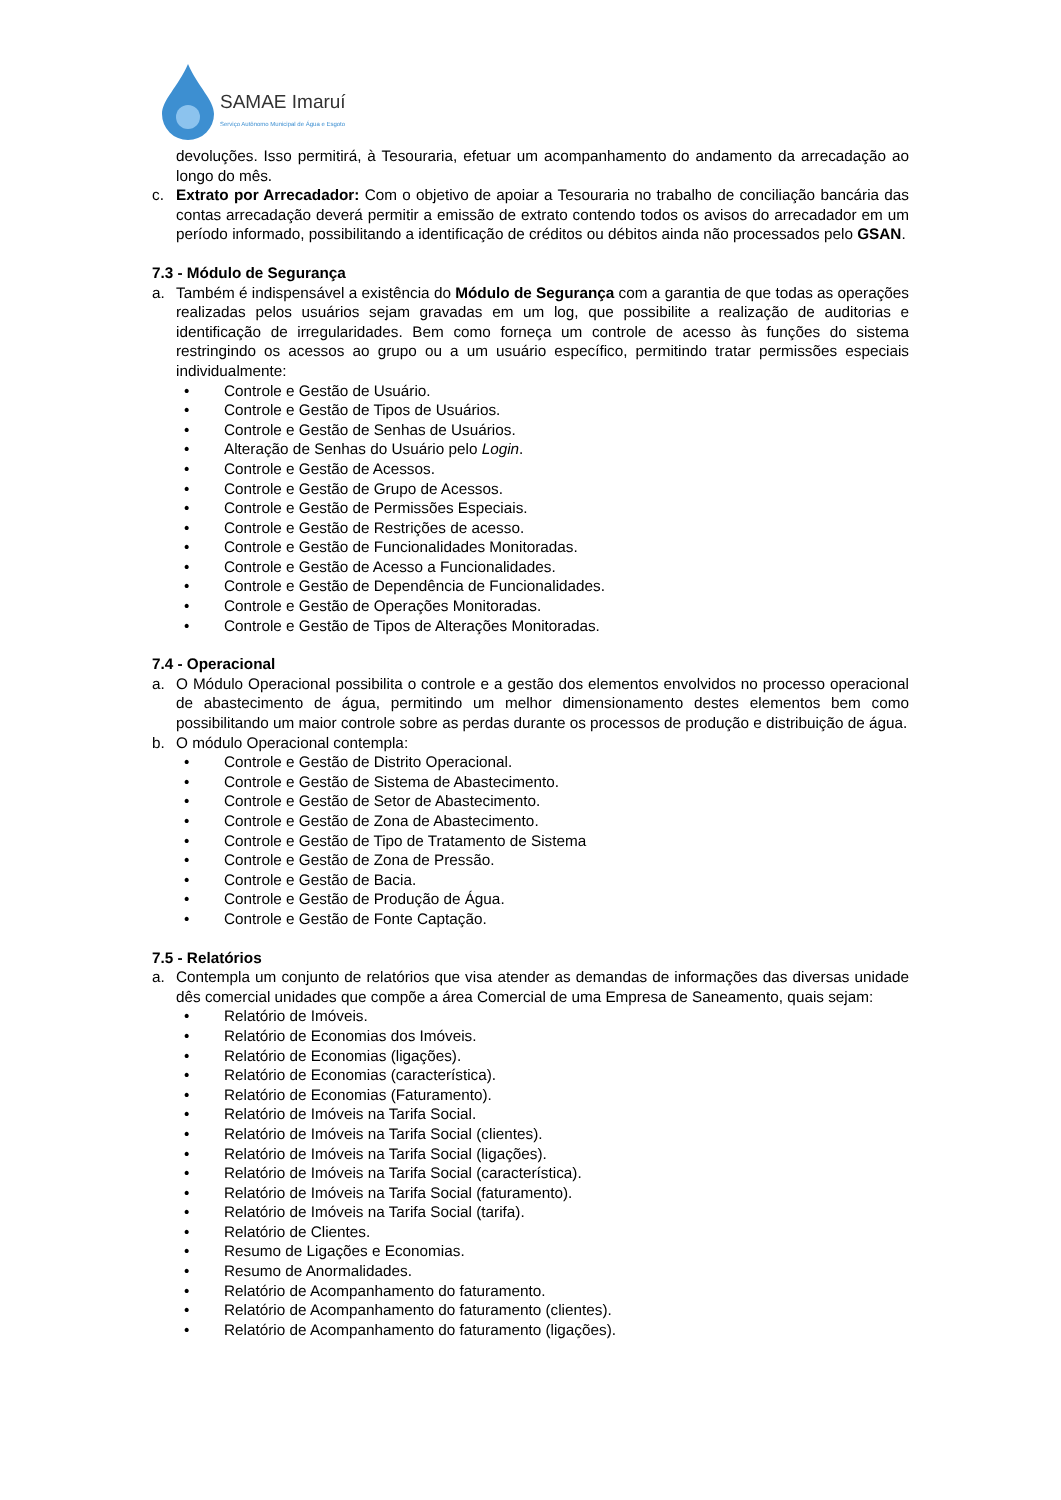SAMAE Imaruí
Serviço Autônomo Municipal de Água e Esgoto
devoluções. Isso permitirá, à Tesouraria, efetuar um acompanhamento do andamento da arrecadação ao longo do mês.
c. Extrato por Arrecadador: Com o objetivo de apoiar a Tesouraria no trabalho de conciliação bancária das contas arrecadação deverá permitir a emissão de extrato contendo todos os avisos do arrecadador em um período informado, possibilitando a identificação de créditos ou débitos ainda não processados pelo GSAN.
7.3 - Módulo de Segurança
a. Também é indispensável a existência do Módulo de Segurança com a garantia de que todas as operações realizadas pelos usuários sejam gravadas em um log, que possibilite a realização de auditorias e identificação de irregularidades. Bem como forneça um controle de acesso às funções do sistema restringindo os acessos ao grupo ou a um usuário específico, permitindo tratar permissões especiais individualmente:
• Controle e Gestão de Usuário.
• Controle e Gestão de Tipos de Usuários.
• Controle e Gestão de Senhas de Usuários.
• Alteração de Senhas do Usuário pelo Login.
• Controle e Gestão de Acessos.
• Controle e Gestão de Grupo de Acessos.
• Controle e Gestão de Permissões Especiais.
• Controle e Gestão de Restrições de acesso.
• Controle e Gestão de Funcionalidades Monitoradas.
• Controle e Gestão de Acesso a Funcionalidades.
• Controle e Gestão de Dependência de Funcionalidades.
• Controle e Gestão de Operações Monitoradas.
• Controle e Gestão de Tipos de Alterações Monitoradas.
7.4 - Operacional
a. O Módulo Operacional possibilita o controle e a gestão dos elementos envolvidos no processo operacional de abastecimento de água, permitindo um melhor dimensionamento destes elementos bem como possibilitando um maior controle sobre as perdas durante os processos de produção e distribuição de água.
b. O módulo Operacional contempla:
• Controle e Gestão de Distrito Operacional.
• Controle e Gestão de Sistema de Abastecimento.
• Controle e Gestão de Setor de Abastecimento.
• Controle e Gestão de Zona de Abastecimento.
• Controle e Gestão de Tipo de Tratamento de Sistema
• Controle e Gestão de Zona de Pressão.
• Controle e Gestão de Bacia.
• Controle e Gestão de Produção de Água.
• Controle e Gestão de Fonte Captação.
7.5 - Relatórios
a. Contempla um conjunto de relatórios que visa atender as demandas de informações das diversas unidade dês comercial unidades que compõe a área Comercial de uma Empresa de Saneamento, quais sejam:
• Relatório de Imóveis.
• Relatório de Economias dos Imóveis.
• Relatório de Economias (ligações).
• Relatório de Economias (característica).
• Relatório de Economias (Faturamento).
• Relatório de Imóveis na Tarifa Social.
• Relatório de Imóveis na Tarifa Social (clientes).
• Relatório de Imóveis na Tarifa Social (ligações).
• Relatório de Imóveis na Tarifa Social (característica).
• Relatório de Imóveis na Tarifa Social (faturamento).
• Relatório de Imóveis na Tarifa Social (tarifa).
• Relatório de Clientes.
• Resumo de Ligações e Economias.
• Resumo de Anormalidades.
• Relatório de Acompanhamento do faturamento.
• Relatório de Acompanhamento do faturamento (clientes).
• Relatório de Acompanhamento do faturamento (ligações).